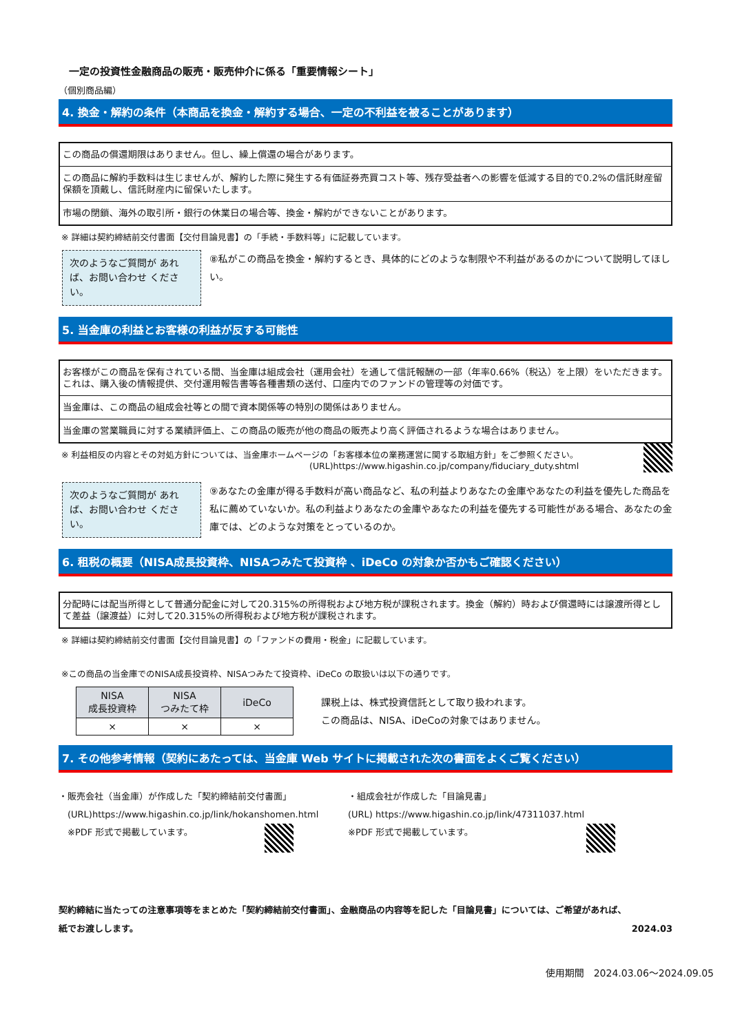一定の投資性金融商品の販売・販売仲介に係る「重要情報シート」
（個別商品編）
4. 換金・解約の条件（本商品を換金・解約する場合、一定の不利益を被ることがあります）
この商品の償還期限はありません。但し、繰上償還の場合があります。
この商品に解約手数料は生じませんが、解約した際に発生する有価証券売買コスト等、残存受益者への影響を低減する目的で0.2%の信託財産留保額を頂戴し、信託財産内に留保いたします。
市場の閉鎖、海外の取引所・銀行の休業日の場合等、換金・解約ができないことがあります。
※ 詳細は契約締結前交付書面【交付目論見書】の「手続・手数料等」に記載しています。
次のようなご質問が あれば、お問い合わせ ください。
⑧私がこの商品を換金・解約するとき、具体的にどのような制限や不利益があるのかについて説明してほしい。
5. 当金庫の利益とお客様の利益が反する可能性
お客様がこの商品を保有されている間、当金庫は組成会社（運用会社）を通して信託報酬の一部（年率0.66%（税込）を上限）をいただきます。これは、購入後の情報提供、交付運用報告書等各種書類の送付、口座内でのファンドの管理等の対価です。
当金庫は、この商品の組成会社等との間で資本関係等の特別の関係はありません。
当金庫の営業職員に対する業績評価上、この商品の販売が他の商品の販売より高く評価されるような場合はありません。
※ 利益相反の内容とその対処方針については、当金庫ホームページの「お客様本位の業務運営に関する取組方針」をご参照ください。
(URL)https://www.higashin.co.jp/company/fiduciary_duty.shtml
次のようなご質問が あれば、お問い合わせ ください。
⑨あなたの金庫が得る手数料が高い商品など、私の利益よりあなたの金庫やあなたの利益を優先した商品を私に薦めていないか。私の利益よりあなたの金庫やあなたの利益を優先する可能性がある場合、あなたの金庫では、どのような対策をとっているのか。
6. 租税の概要（NISA成長投資枠、NISAつみたて投資枠 、iDeCo の対象か否かもご確認ください）
分配時には配当所得として普通分配金に対して20.315%の所得税および地方税が課税されます。換金（解約）時および償還時には譲渡所得として差益（譲渡益）に対して20.315%の所得税および地方税が課税されます。
※ 詳細は契約締結前交付書面【交付目論見書】の「ファンドの費用・税金」に記載しています。
※この商品の当金庫でのNISA成長投資枠、NISAつみたて投資枠、iDeCo の取扱いは以下の通りです。
| NISA 成長投資枠 | NISA つみたて枠 | iDeCo |
| --- | --- | --- |
| × | × | × |
課税上は、株式投資信託として取り扱われます。
この商品は、NISA、iDeCoの対象ではありません。
7. その他参考情報（契約にあたっては、当金庫 Web サイトに掲載された次の書面をよくご覧ください）
・販売会社（当金庫）が作成した「契約締結前交付書面」
　(URL)https://www.higashin.co.jp/link/hokanshomen.html
　※PDF 形式で掲載しています。
・組成会社が作成した「目論見書」
(URL) https://www.higashin.co.jp/link/47311037.html
※PDF 形式で掲載しています。
契約締結に当たっての注意事項等をまとめた「契約締結前交付書面」、金融商品の内容等を記した「目論見書」については、ご希望があれば、
紙でお渡しします。 2024.03
使用期間　2024.03.06～2024.09.05